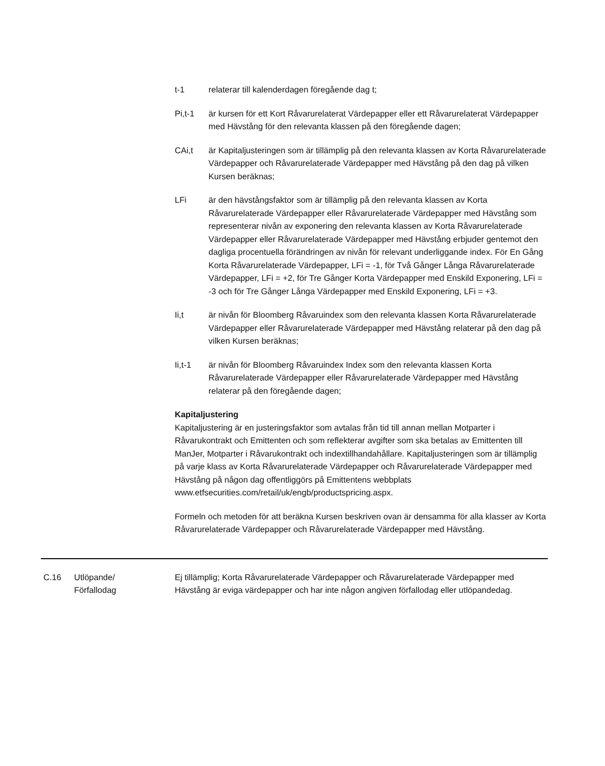t-1 relaterar till kalenderdagen föregående dag t;
Pi,t-1 är kursen för ett Kort Råvarurelaterat Värdepapper eller ett Råvarurelaterat Värdepapper med Hävstång för den relevanta klassen på den föregående dagen;
CAi,t är Kapitaljusteringen som är tillämplig på den relevanta klassen av Korta Råvarurelaterade Värdepapper och Råvarurelaterade Värdepapper med Hävstång på den dag på vilken Kursen beräknas;
LFi är den hävstångsfaktor som är tillämplig på den relevanta klassen av Korta Råvarurelaterade Värdepapper eller Råvarurelaterade Värdepapper med Hävstång som representerar nivån av exponering den relevanta klassen av Korta Råvarurelaterade Värdepapper eller Råvarurelaterade Värdepapper med Hävstång erbjuder gentemot den dagliga procentuella förändringen av nivån för relevant underliggande index. För En Gång Korta Råvarurelaterade Värdepapper, LFi = -1, för Två Gånger Långa Råvarurelaterade Värdepapper, LFi = +2, för Tre Gånger Korta Värdepapper med Enskild Exponering, LFi = -3 och för Tre Gånger Långa Värdepapper med Enskild Exponering, LFi = +3.
Ii,t är nivån för Bloomberg Råvaruindex som den relevanta klassen Korta Råvarurelaterade Värdepapper eller Råvarurelaterade Värdepapper med Hävstång relaterar på den dag på vilken Kursen beräknas;
Ii,t-1 är nivån för Bloomberg Råvaruindex Index som den relevanta klassen Korta Råvarurelaterade Värdepapper eller Råvarurelaterade Värdepapper med Hävstång relaterar på den föregående dagen;
Kapitaljustering
Kapitaljustering är en justeringsfaktor som avtalas från tid till annan mellan Motparter i Råvarukontrakt och Emittenten och som reflekterar avgifter som ska betalas av Emittenten till ManJer, Motparter i Råvarukontrakt och indextillhandahållare. Kapitaljusteringen som är tillämplig på varje klass av Korta Råvarurelaterade Värdepapper och Råvarurelaterade Värdepapper med Hävstång på någon dag offentliggörs på Emittentens webbplats www.etfsecurities.com/retail/uk/engb/productspricing.aspx.
Formeln och metoden för att beräkna Kursen beskriven ovan är densamma för alla klasser av Korta Råvarurelaterade Värdepapper och Råvarurelaterade Värdepapper med Hävstång.
C.16 Utlöpande/
Förfallodag
Ej tillämplig; Korta Råvarurelaterade Värdepapper och Råvarurelaterade Värdepapper med Hävstång är eviga värdepapper och har inte någon angiven förfallodag eller utlöpandedag.